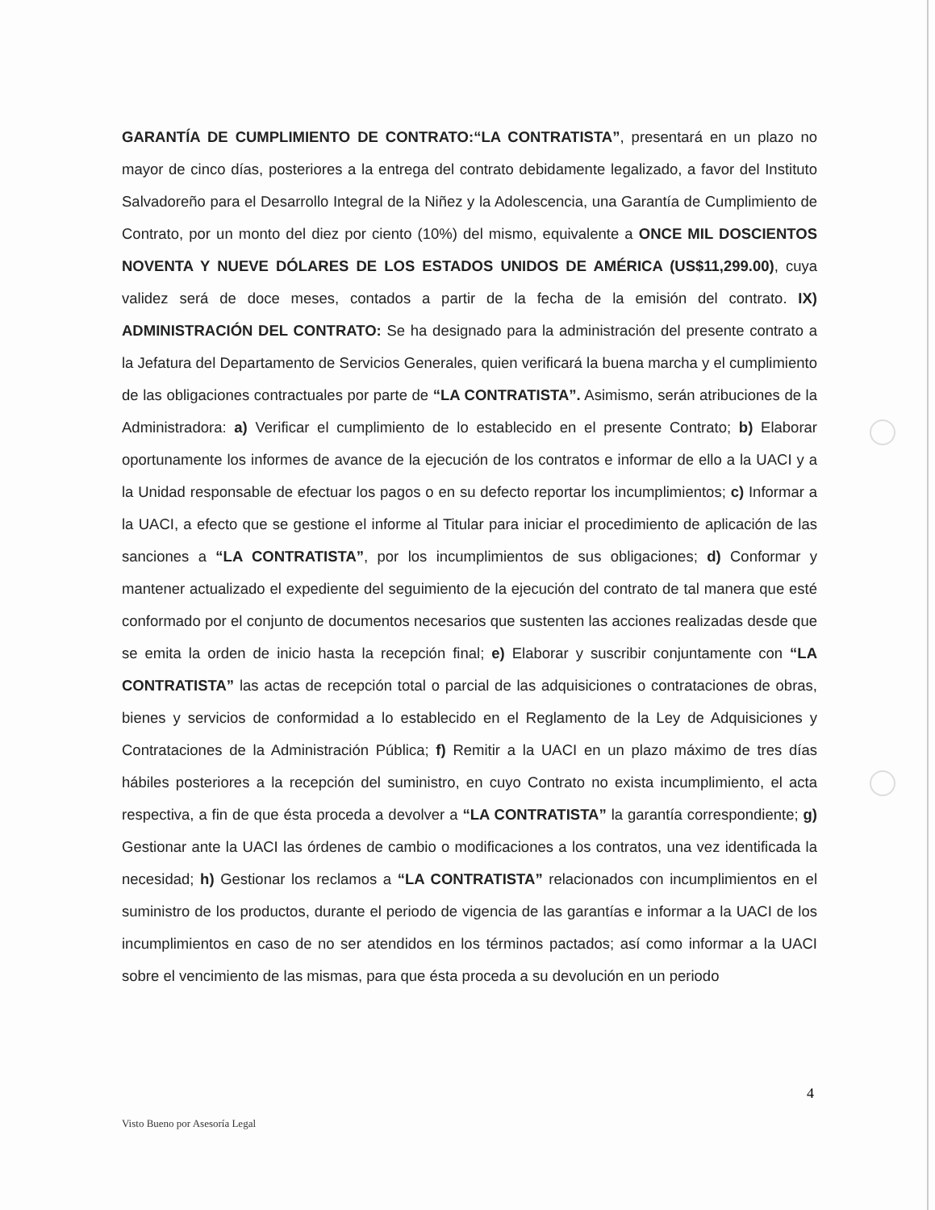GARANTÍA DE CUMPLIMIENTO DE CONTRATO:“LA CONTRATISTA”, presentará en un plazo no mayor de cinco días, posteriores a la entrega del contrato debidamente legalizado, a favor del Instituto Salvadoreño para el Desarrollo Integral de la Niñez y la Adolescencia, una Garantía de Cumplimiento de Contrato, por un monto del diez por ciento (10%) del mismo, equivalente a ONCE MIL DOSCIENTOS NOVENTA Y NUEVE DÓLARES DE LOS ESTADOS UNIDOS DE AMÉRICA (US$11,299.00), cuya validez será de doce meses, contados a partir de la fecha de la emisión del contrato. IX) ADMINISTRACIÓN DEL CONTRATO: Se ha designado para la administración del presente contrato a la Jefatura del Departamento de Servicios Generales, quien verificará la buena marcha y el cumplimiento de las obligaciones contractuales por parte de “LA CONTRATISTA”. Asimismo, serán atribuciones de la Administradora: a) Verificar el cumplimiento de lo establecido en el presente Contrato; b) Elaborar oportunamente los informes de avance de la ejecución de los contratos e informar de ello a la UACI y a la Unidad responsable de efectuar los pagos o en su defecto reportar los incumplimientos; c) Informar a la UACI, a efecto que se gestione el informe al Titular para iniciar el procedimiento de aplicación de las sanciones a “LA CONTRATISTA”, por los incumplimientos de sus obligaciones; d) Conformar y mantener actualizado el expediente del seguimiento de la ejecución del contrato de tal manera que esté conformado por el conjunto de documentos necesarios que sustenten las acciones realizadas desde que se emita la orden de inicio hasta la recepción final; e) Elaborar y suscribir conjuntamente con “LA CONTRATISTA” las actas de recepción total o parcial de las adquisiciones o contrataciones de obras, bienes y servicios de conformidad a lo establecido en el Reglamento de la Ley de Adquisiciones y Contrataciones de la Administración Pública; f) Remitir a la UACI en un plazo máximo de tres días hábiles posteriores a la recepción del suministro, en cuyo Contrato no exista incumplimiento, el acta respectiva, a fin de que ésta proceda a devolver a “LA CONTRATISTA” la garantía correspondiente; g) Gestionar ante la UACI las órdenes de cambio o modificaciones a los contratos, una vez identificada la necesidad; h) Gestionar los reclamos a “LA CONTRATISTA” relacionados con incumplimientos en el suministro de los productos, durante el periodo de vigencia de las garantías e informar a la UACI de los incumplimientos en caso de no ser atendidos en los términos pactados; así como informar a la UACI sobre el vencimiento de las mismas, para que ésta proceda a su devolución en un periodo
4
Visto Bueno por Asesoría Legal